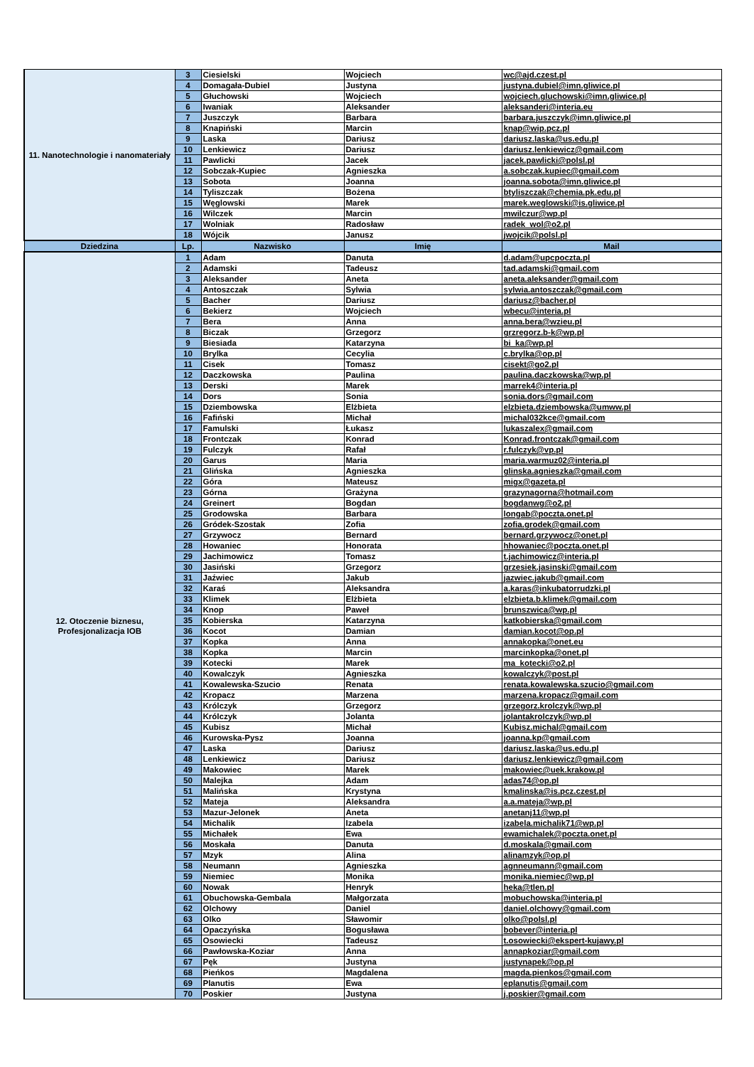| 11. Nanotechnologie i nanomateriały | 3 | Ciesielski | Wojciech | wc@ajd.czest.pl |
| | 4 | Domagała-Dubiel | Justyna | justyna.dubiel@imn.gliwice.pl |
| | 5 | Głuchowski | Wojciech | wojciech.gluchowski@imn.gliwice.pl |
| | 6 | Iwaniak | Aleksander | aleksanderi@interia.eu |
| | 7 | Juszczyk | Barbara | barbara.juszczyk@imn.gliwice.pl |
| | 8 | Knapiński | Marcin | knap@wip.pcz.pl |
| | 9 | Laska | Dariusz | dariusz.laska@us.edu.pl |
| | 10 | Lenkiewicz | Dariusz | dariusz.lenkiewicz@gmail.com |
| | 11 | Pawlicki | Jacek | jacek.pawlicki@polsl.pl |
| | 12 | Sobczak-Kupiec | Agnieszka | a.sobczak.kupiec@gmail.com |
| | 13 | Sobota | Joanna | joanna.sobota@imn.gliwice.pl |
| | 14 | Tyliszczak | Bożena | btyliszczak@chemia.pk.edu.pl |
| | 15 | Węglowski | Marek | marek.weglowski@is.gliwice.pl |
| | 16 | Wilczek | Marcin | mwilczur@wp.pl |
| | 17 | Wolniak | Radosław | radek_wol@o2.pl |
| | 18 | Wójcik | Janusz | jwojcik@polsl.pl |
| Dziedzina | Lp. | Nazwisko | Imię | Mail |
| 12. Otoczenie biznesu, Profesjonalizacja IOB | 1 | Adam | Danuta | d.adam@upcpoczta.pl |
| | 2 | Adamski | Tadeusz | tad.adamski@gmail.com |
| | 3 | Aleksander | Aneta | aneta.aleksander@gmail.com |
| | 4 | Antoszczak | Sylwia | sylwia.antoszczak@gmail.com |
| | 5 | Bacher | Dariusz | dariusz@bacher.pl |
| | 6 | Bekierz | Wojciech | wbecu@interia.pl |
| | 7 | Bera | Anna | anna.bera@wzieu.pl |
| | 8 | Biczak | Grzegorz | grzregorz.b-k@wp.pl |
| | 9 | Biesiada | Katarzyna | bi_ka@wp.pl |
| | 10 | Brylka | Cecylia | c.brylka@op.pl |
| | 11 | Cisek | Tomasz | cisekt@go2.pl |
| | 12 | Daczkowska | Paulina | paulina.daczkowska@wp.pl |
| | 13 | Derski | Marek | marrek4@interia.pl |
| | 14 | Dors | Sonia | sonia.dors@gmail.com |
| | 15 | Dziembowska | Elżbieta | elzbieta.dziembowska@umww.pl |
| | 16 | Fafiński | Michał | michal032kce@gmail.com |
| | 17 | Famulski | Łukasz | lukaszalex@gmail.com |
| | 18 | Frontczak | Konrad | Konrad.frontczak@gmail.com |
| | 19 | Fulczyk | Rafał | r.fulczyk@vp.pl |
| | 20 | Garus | Maria | maria.warmuz02@interia.pl |
| | 21 | Glińska | Agnieszka | glinska.agnieszka@gmail.com |
| | 22 | Góra | Mateusz | migx@gazeta.pl |
| | 23 | Górna | Grażyna | grazynagorna@hotmail.com |
| | 24 | Greinert | Bogdan | bogdanwg@o2.pl |
| | 25 | Grodowska | Barbara | longab@poczta.onet.pl |
| | 26 | Gródek-Szostak | Zofia | zofia.grodek@gmail.com |
| | 27 | Grzywocz | Bernard | bernard.grzywocz@onet.pl |
| | 28 | Howaniec | Honorata | hhowaniec@poczta.onet.pl |
| | 29 | Jachimowicz | Tomasz | t.jachimowicz@interia.pl |
| | 30 | Jasiński | Grzegorz | grzesiek.jasinski@gmail.com |
| | 31 | Jaźwiec | Jakub | jazwiec.jakub@gmail.com |
| | 32 | Karaś | Aleksandra | a.karas@inkubatorrudzki.pl |
| | 33 | Klimek | Elżbieta | elzbieta.b.klimek@gmail.com |
| | 34 | Knop | Paweł | brunszwica@wp.pl |
| | 35 | Kobierska | Katarzyna | katkobierska@gmail.com |
| | 36 | Kocot | Damian | damian.kocot@op.pl |
| | 37 | Kopka | Anna | annakopka@onet.eu |
| | 38 | Kopka | Marcin | marcinkopka@onet.pl |
| | 39 | Kotecki | Marek | ma_kotecki@o2.pl |
| | 40 | Kowalczyk | Agnieszka | kowalczyk@post.pl |
| | 41 | Kowalewska-Szucio | Renata | renata.kowalewska.szucio@gmail.com |
| | 42 | Kropacz | Marzena | marzena.kropacz@gmail.com |
| | 43 | Królczyk | Grzegorz | grzegorz.krolczyk@wp.pl |
| | 44 | Królczyk | Jolanta | jolantakrolczyk@wp.pl |
| | 45 | Kubisz | Michał | Kubisz.michal@gmail.com |
| | 46 | Kurowska-Pysz | Joanna | joanna.kp@gmail.com |
| | 47 | Laska | Dariusz | dariusz.laska@us.edu.pl |
| | 48 | Lenkiewicz | Dariusz | dariusz.lenkiewicz@gmail.com |
| | 49 | Makowiec | Marek | makowiec@uek.krakow.pl |
| | 50 | Malejka | Adam | adas74@op.pl |
| | 51 | Malińska | Krystyna | kmalinska@is.pcz.czest.pl |
| | 52 | Mateja | Aleksandra | a.a.mateja@wp.pl |
| | 53 | Mazur-Jelonek | Aneta | anetanj11@wp.pl |
| | 54 | Michalik | Izabela | izabela.michalik71@wp.pl |
| | 55 | Michałek | Ewa | ewamichalek@poczta.onet.pl |
| | 56 | Moskała | Danuta | d.moskala@gmail.com |
| | 57 | Mzyk | Alina | alinamzyk@op.pl |
| | 58 | Neumann | Agnieszka | agnneumann@gmail.com |
| | 59 | Niemiec | Monika | monika.niemiec@wp.pl |
| | 60 | Nowak | Henryk | heka@tlen.pl |
| | 61 | Obuchowska-Gembala | Małgorzata | mobuchowska@interia.pl |
| | 62 | Olchowy | Daniel | daniel.olchowy@gmail.com |
| | 63 | Olko | Sławomir | olko@polsl.pl |
| | 64 | Opaczyńska | Bogusława | bobever@interia.pl |
| | 65 | Osowiecki | Tadeusz | t.osowiecki@ekspert-kujawy.pl |
| | 66 | Pawłowska-Koziar | Anna | annapkoziar@gmail.com |
| | 67 | Pęk | Justyna | justynapek@op.pl |
| | 68 | Pieńkos | Magdalena | magda.pienkos@gmail.com |
| | 69 | Planutis | Ewa | eplanutis@gmail.com |
| | 70 | Poskier | Justyna | j.poskier@gmail.com |